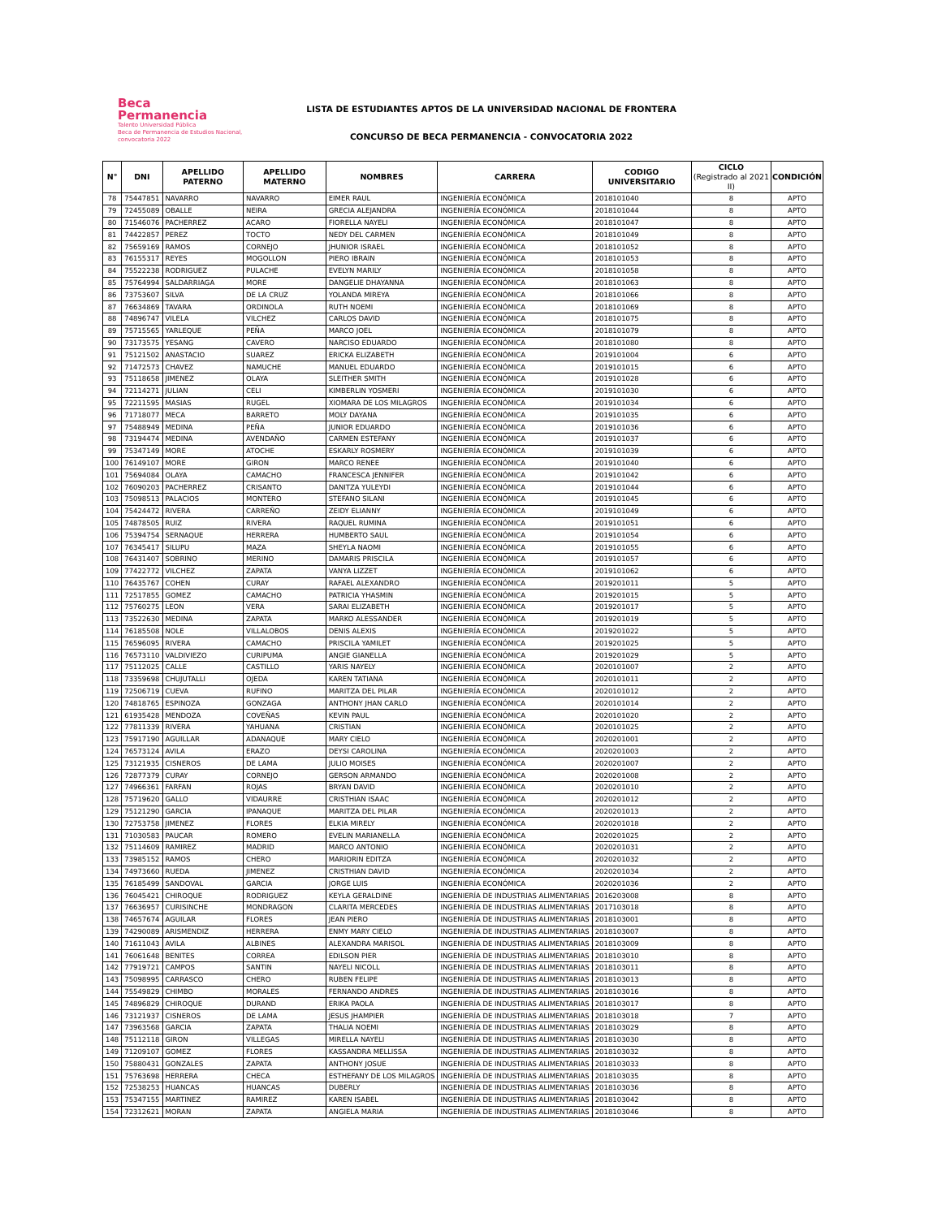Beca
Permanencia
Talento Universidad Pública
Beca de Permanencia de Estudios Nacional, convocatoria 2022
LISTA DE ESTUDIANTES APTOS DE LA UNIVERSIDAD NACIONAL DE FRONTERA
CONCURSO DE BECA PERMANENCIA - CONVOCATORIA 2022
| N° | DNI | APELLIDO PATERNO | APELLIDO MATERNO | NOMBRES | CARRERA | CODIGO UNIVERSITARIO | CICLO (Registrado al 2021 II) | CONDICIÓN |
| --- | --- | --- | --- | --- | --- | --- | --- | --- |
| 78 | 75447851 | NAVARRO | NAVARRO | EIMER RAUL | INGENIERÍA ECONÓMICA | 2018101040 | 8 | APTO |
| 79 | 72455089 | OBALLE | NEIRA | GRECIA ALEJANDRA | INGENIERÍA ECONÓMICA | 2018101044 | 8 | APTO |
| 80 | 71546076 | PACHERREZ | ACARO | FIORELLA NAYELI | INGENIERÍA ECONÓMICA | 2018101047 | 8 | APTO |
| 81 | 74422857 | PEREZ | TOCTO | NEDY DEL CARMEN | INGENIERÍA ECONÓMICA | 2018101049 | 8 | APTO |
| 82 | 75659169 | RAMOS | CORNEJO | JHUNIOR ISRAEL | INGENIERÍA ECONÓMICA | 2018101052 | 8 | APTO |
| 83 | 76155317 | REYES | MOGOLLON | PIERO IBRAIN | INGENIERÍA ECONÓMICA | 2018101053 | 8 | APTO |
| 84 | 75522238 | RODRIGUEZ | PULACHE | EVELYN MARILY | INGENIERÍA ECONÓMICA | 2018101058 | 8 | APTO |
| 85 | 75764994 | SALDARRIAGA | MORE | DANGELIE DHAYANNA | INGENIERÍA ECONÓMICA | 2018101063 | 8 | APTO |
| 86 | 73753607 | SILVA | DE LA CRUZ | YOLANDA MIREYA | INGENIERÍA ECONÓMICA | 2018101066 | 8 | APTO |
| 87 | 76634869 | TAVARA | ORDINOLA | RUTH NOEMI | INGENIERÍA ECONÓMICA | 2018101069 | 8 | APTO |
| 88 | 74896747 | VILELA | VILCHEZ | CARLOS DAVID | INGENIERÍA ECONÓMICA | 2018101075 | 8 | APTO |
| 89 | 75715565 | YARLEQUE | PEÑA | MARCO JOEL | INGENIERÍA ECONÓMICA | 2018101079 | 8 | APTO |
| 90 | 73173575 | YESANG | CAVERO | NARCISO EDUARDO | INGENIERÍA ECONÓMICA | 2018101080 | 8 | APTO |
| 91 | 75121502 | ANASTACIO | SUAREZ | ERICKA ELIZABETH | INGENIERÍA ECONÓMICA | 2019101004 | 6 | APTO |
| 92 | 71472573 | CHAVEZ | NAMUCHE | MANUEL EDUARDO | INGENIERÍA ECONÓMICA | 2019101015 | 6 | APTO |
| 93 | 75118658 | JIMENEZ | OLAYA | SLEITHER SMITH | INGENIERÍA ECONÓMICA | 2019101028 | 6 | APTO |
| 94 | 72114271 | JULIAN | CELI | KIMBERLIN YOSMERI | INGENIERÍA ECONÓMICA | 2019101030 | 6 | APTO |
| 95 | 72211595 | MASIAS | RUGEL | XIOMARA DE LOS MILAGROS | INGENIERÍA ECONÓMICA | 2019101034 | 6 | APTO |
| 96 | 71718077 | MECA | BARRETO | MOLY DAYANA | INGENIERÍA ECONÓMICA | 2019101035 | 6 | APTO |
| 97 | 75488949 | MEDINA | PEÑA | JUNIOR EDUARDO | INGENIERÍA ECONÓMICA | 2019101036 | 6 | APTO |
| 98 | 73194474 | MEDINA | AVENDAÑO | CARMEN ESTEFANY | INGENIERÍA ECONÓMICA | 2019101037 | 6 | APTO |
| 99 | 75347149 | MORE | ATOCHE | ESKARLY ROSMERY | INGENIERÍA ECONÓMICA | 2019101039 | 6 | APTO |
| 100 | 76149107 | MORE | GIRON | MARCO RENEE | INGENIERÍA ECONÓMICA | 2019101040 | 6 | APTO |
| 101 | 75694084 | OLAYA | CAMACHO | FRANCESCA JENNIFER | INGENIERÍA ECONÓMICA | 2019101042 | 6 | APTO |
| 102 | 76090203 | PACHERREZ | CRISANTO | DANITZA YULEYDI | INGENIERÍA ECONÓMICA | 2019101044 | 6 | APTO |
| 103 | 75098513 | PALACIOS | MONTERO | STEFANO SILANI | INGENIERÍA ECONÓMICA | 2019101045 | 6 | APTO |
| 104 | 75424472 | RIVERA | CARREÑO | ZEIDY ELIANNY | INGENIERÍA ECONÓMICA | 2019101049 | 6 | APTO |
| 105 | 74878505 | RUIZ | RIVERA | RAQUEL RUMINA | INGENIERÍA ECONÓMICA | 2019101051 | 6 | APTO |
| 106 | 75394754 | SERNAQUE | HERRERA | HUMBERTO SAUL | INGENIERÍA ECONÓMICA | 2019101054 | 6 | APTO |
| 107 | 76345417 | SILUPU | MAZA | SHEYLA NAOMI | INGENIERÍA ECONÓMICA | 2019101055 | 6 | APTO |
| 108 | 76431407 | SOBRINO | MERINO | DAMARIS PRISCILA | INGENIERÍA ECONÓMICA | 2019101057 | 6 | APTO |
| 109 | 77422772 | VILCHEZ | ZAPATA | VANYA LIZZET | INGENIERÍA ECONÓMICA | 2019101062 | 6 | APTO |
| 110 | 76435767 | COHEN | CURAY | RAFAEL ALEXANDRO | INGENIERÍA ECONÓMICA | 2019201011 | 5 | APTO |
| 111 | 72517855 | GOMEZ | CAMACHO | PATRICIA YHASMIN | INGENIERÍA ECONÓMICA | 2019201015 | 5 | APTO |
| 112 | 75760275 | LEON | VERA | SARAI ELIZABETH | INGENIERÍA ECONÓMICA | 2019201017 | 5 | APTO |
| 113 | 73522630 | MEDINA | ZAPATA | MARKO ALESSANDER | INGENIERÍA ECONÓMICA | 2019201019 | 5 | APTO |
| 114 | 76185508 | NOLE | VILLALOBOS | DENIS ALEXIS | INGENIERÍA ECONÓMICA | 2019201022 | 5 | APTO |
| 115 | 76596095 | RIVERA | CAMACHO | PRISCILA YAMILET | INGENIERÍA ECONÓMICA | 2019201025 | 5 | APTO |
| 116 | 76573110 | VALDIVIEZO | CURIPUMA | ANGIE GIANELLA | INGENIERÍA ECONÓMICA | 2019201029 | 5 | APTO |
| 117 | 75112025 | CALLE | CASTILLO | YARIS NAYELY | INGENIERÍA ECONÓMICA | 2020101007 | 2 | APTO |
| 118 | 73359698 | CHUJUTALLI | OJEDA | KAREN TATIANA | INGENIERÍA ECONÓMICA | 2020101011 | 2 | APTO |
| 119 | 72506719 | CUEVA | RUFINO | MARITZA DEL PILAR | INGENIERÍA ECONÓMICA | 2020101012 | 2 | APTO |
| 120 | 74818765 | ESPINOZA | GONZAGA | ANTHONY JHAN CARLO | INGENIERÍA ECONÓMICA | 2020101014 | 2 | APTO |
| 121 | 61935428 | MENDOZA | COVEÑAS | KEVIN PAUL | INGENIERÍA ECONÓMICA | 2020101020 | 2 | APTO |
| 122 | 77811339 | RIVERA | YAHUANA | CRISTIAN | INGENIERÍA ECONÓMICA | 2020101025 | 2 | APTO |
| 123 | 75917190 | AGUILLAR | ADANAQUE | MARY CIELO | INGENIERÍA ECONÓMICA | 2020201001 | 2 | APTO |
| 124 | 76573124 | AVILA | ERAZO | DEYSI CAROLINA | INGENIERÍA ECONÓMICA | 2020201003 | 2 | APTO |
| 125 | 73121935 | CISNEROS | DE LAMA | JULIO MOISES | INGENIERÍA ECONÓMICA | 2020201007 | 2 | APTO |
| 126 | 72877379 | CURAY | CORNEJO | GERSON ARMANDO | INGENIERÍA ECONÓMICA | 2020201008 | 2 | APTO |
| 127 | 74966361 | FARFAN | ROJAS | BRYAN DAVID | INGENIERÍA ECONÓMICA | 2020201010 | 2 | APTO |
| 128 | 75719620 | GALLO | VIDAURRE | CRISTHIAN ISAAC | INGENIERÍA ECONÓMICA | 2020201012 | 2 | APTO |
| 129 | 75121290 | GARCIA | IPANAQUE | MARITZA DEL PILAR | INGENIERÍA ECONÓMICA | 2020201013 | 2 | APTO |
| 130 | 72753758 | JIMENEZ | FLORES | ELKIA MIRELY | INGENIERÍA ECONÓMICA | 2020201018 | 2 | APTO |
| 131 | 71030583 | PAUCAR | ROMERO | EVELIN MARIANELLA | INGENIERÍA ECONÓMICA | 2020201025 | 2 | APTO |
| 132 | 75114609 | RAMIREZ | MADRID | MARCO ANTONIO | INGENIERÍA ECONÓMICA | 2020201031 | 2 | APTO |
| 133 | 73985152 | RAMOS | CHERO | MARIORIN EDITZA | INGENIERÍA ECONÓMICA | 2020201032 | 2 | APTO |
| 134 | 74973660 | RUEDA | JIMENEZ | CRISTHIAN DAVID | INGENIERÍA ECONÓMICA | 2020201034 | 2 | APTO |
| 135 | 76185499 | SANDOVAL | GARCIA | JORGE LUIS | INGENIERÍA ECONÓMICA | 2020201036 | 2 | APTO |
| 136 | 76045421 | CHIROQUE | RODRIGUEZ | KEYLA GERALDINE | INGENIERÍA DE INDUSTRIAS ALIMENTARIAS | 2016203008 | 8 | APTO |
| 137 | 76636957 | CURISINCHE | MONDRAGON | CLARITA MERCEDES | INGENIERÍA DE INDUSTRIAS ALIMENTARIAS | 2017103018 | 8 | APTO |
| 138 | 74657674 | AGUILAR | FLORES | JEAN PIERO | INGENIERÍA DE INDUSTRIAS ALIMENTARIAS | 2018103001 | 8 | APTO |
| 139 | 74290089 | ARISMENDIZ | HERRERA | ENMY MARY CIELO | INGENIERÍA DE INDUSTRIAS ALIMENTARIAS | 2018103007 | 8 | APTO |
| 140 | 71611043 | AVILA | ALBINES | ALEXANDRA MARISOL | INGENIERÍA DE INDUSTRIAS ALIMENTARIAS | 2018103009 | 8 | APTO |
| 141 | 76061648 | BENITES | CORREA | EDILSON PIER | INGENIERÍA DE INDUSTRIAS ALIMENTARIAS | 2018103010 | 8 | APTO |
| 142 | 77919721 | CAMPOS | SANTIN | NAYELI NICOLL | INGENIERÍA DE INDUSTRIAS ALIMENTARIAS | 2018103011 | 8 | APTO |
| 143 | 75098995 | CARRASCO | CHERO | RUBEN FELIPE | INGENIERÍA DE INDUSTRIAS ALIMENTARIAS | 2018103013 | 8 | APTO |
| 144 | 75549829 | CHIMBO | MORALES | FERNANDO ANDRES | INGENIERÍA DE INDUSTRIAS ALIMENTARIAS | 2018103016 | 8 | APTO |
| 145 | 74896829 | CHIROQUE | DURAND | ERIKA PAOLA | INGENIERÍA DE INDUSTRIAS ALIMENTARIAS | 2018103017 | 8 | APTO |
| 146 | 73121937 | CISNEROS | DE LAMA | JESUS JHAMPIER | INGENIERÍA DE INDUSTRIAS ALIMENTARIAS | 2018103018 | 7 | APTO |
| 147 | 73963568 | GARCIA | ZAPATA | THALIA NOEMI | INGENIERÍA DE INDUSTRIAS ALIMENTARIAS | 2018103029 | 8 | APTO |
| 148 | 75112118 | GIRON | VILLEGAS | MIRELLA NAYELI | INGENIERÍA DE INDUSTRIAS ALIMENTARIAS | 2018103030 | 8 | APTO |
| 149 | 71209107 | GOMEZ | FLORES | KASSANDRA MELLISSA | INGENIERÍA DE INDUSTRIAS ALIMENTARIAS | 2018103032 | 8 | APTO |
| 150 | 75880431 | GONZALES | ZAPATA | ANTHONY JOSUE | INGENIERÍA DE INDUSTRIAS ALIMENTARIAS | 2018103033 | 8 | APTO |
| 151 | 75763698 | HERRERA | CHECA | ESTHEFANY DE LOS MILAGROS | INGENIERÍA DE INDUSTRIAS ALIMENTARIAS | 2018103035 | 8 | APTO |
| 152 | 72538253 | HUANCAS | HUANCAS | DUBERLY | INGENIERÍA DE INDUSTRIAS ALIMENTARIAS | 2018103036 | 8 | APTO |
| 153 | 75347155 | MARTINEZ | RAMIREZ | KAREN ISABEL | INGENIERÍA DE INDUSTRIAS ALIMENTARIAS | 2018103042 | 8 | APTO |
| 154 | 72312621 | MORAN | ZAPATA | ANGIELA MARIA | INGENIERÍA DE INDUSTRIAS ALIMENTARIAS | 2018103046 | 8 | APTO |